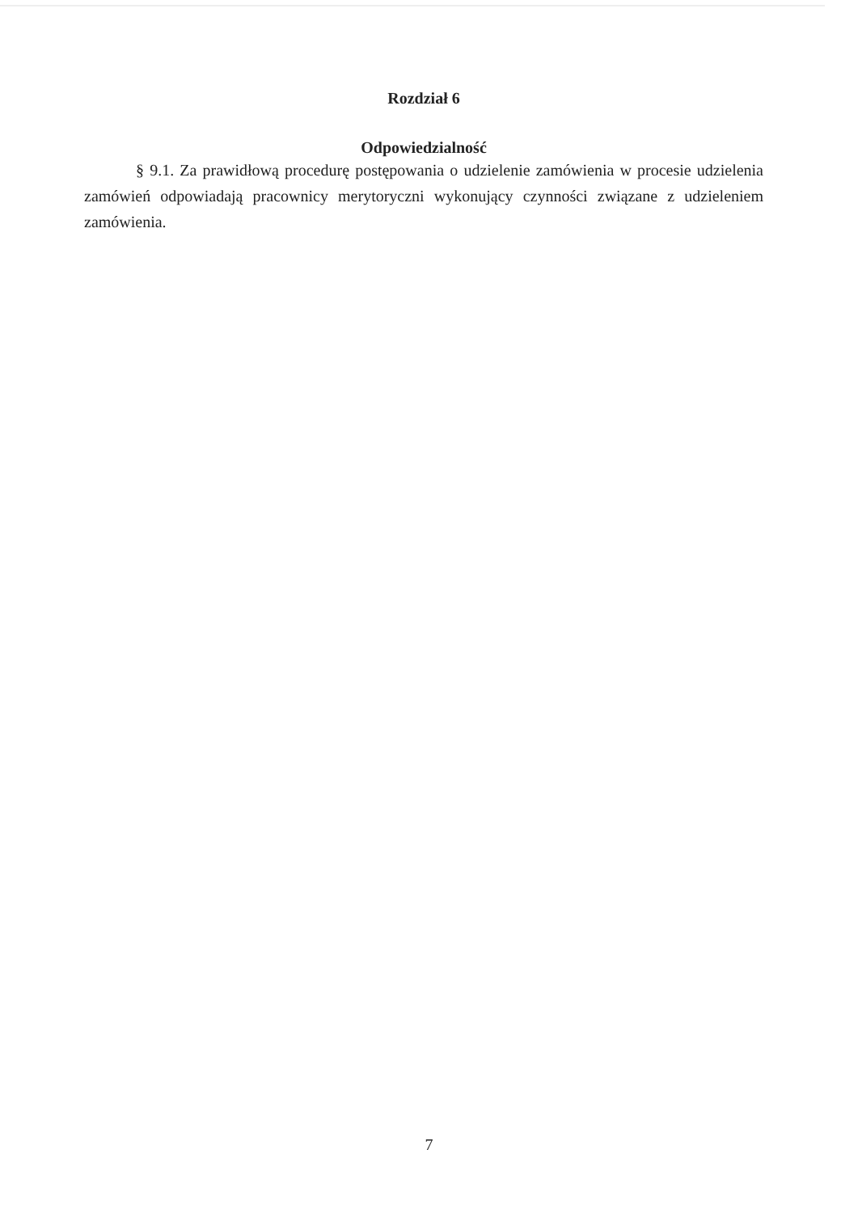Rozdział 6
Odpowiedzialność
§ 9.1. Za prawidłową procedurę postępowania o udzielenie zamówienia w procesie udzielenia zamówień odpowiadają pracownicy merytoryczni wykonujący czynności związane z udzieleniem zamówienia.
7